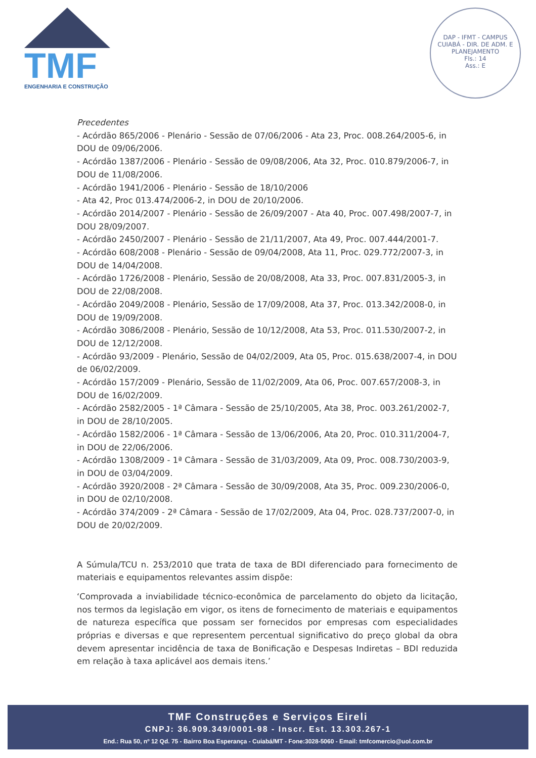TMF
ENGENHARIA E CONSTRUÇÃO
DAP - IFMT - CAMPUS CUIABÁ - DIR. DE ADM. E PLANEJAMENTO
Fls.: 14
Ass.: E
Precedentes
- Acórdão 865/2006 - Plenário - Sessão de 07/06/2006 - Ata 23, Proc. 008.264/2005-6, in DOU de 09/06/2006.
- Acórdão 1387/2006 - Plenário - Sessão de 09/08/2006, Ata 32, Proc. 010.879/2006-7, in DOU de 11/08/2006.
- Acórdão 1941/2006 - Plenário - Sessão de 18/10/2006
- Ata 42, Proc 013.474/2006-2, in DOU de 20/10/2006.
- Acórdão 2014/2007 - Plenário - Sessão de 26/09/2007 - Ata 40, Proc. 007.498/2007-7, in DOU 28/09/2007.
- Acórdão 2450/2007 - Plenário - Sessão de 21/11/2007, Ata 49, Proc. 007.444/2001-7.
- Acórdão 608/2008 - Plenário - Sessão de 09/04/2008, Ata 11, Proc. 029.772/2007-3, in DOU de 14/04/2008.
- Acórdão 1726/2008 - Plenário, Sessão de 20/08/2008, Ata 33, Proc. 007.831/2005-3, in DOU de 22/08/2008.
- Acórdão 2049/2008 - Plenário, Sessão de 17/09/2008, Ata 37, Proc. 013.342/2008-0, in DOU de 19/09/2008.
- Acórdão 3086/2008 - Plenário, Sessão de 10/12/2008, Ata 53, Proc. 011.530/2007-2, in DOU de 12/12/2008.
- Acórdão 93/2009 - Plenário, Sessão de 04/02/2009, Ata 05, Proc. 015.638/2007-4, in DOU de 06/02/2009.
- Acórdão 157/2009 - Plenário, Sessão de 11/02/2009, Ata 06, Proc. 007.657/2008-3, in DOU de 16/02/2009.
- Acórdão 2582/2005 - 1ª Câmara - Sessão de 25/10/2005, Ata 38, Proc. 003.261/2002-7, in DOU de 28/10/2005.
- Acórdão 1582/2006 - 1ª Câmara - Sessão de 13/06/2006, Ata 20, Proc. 010.311/2004-7, in DOU de 22/06/2006.
- Acórdão 1308/2009 - 1ª Câmara - Sessão de 31/03/2009, Ata 09, Proc. 008.730/2003-9, in DOU de 03/04/2009.
- Acórdão 3920/2008 - 2ª Câmara - Sessão de 30/09/2008, Ata 35, Proc. 009.230/2006-0, in DOU de 02/10/2008.
- Acórdão 374/2009 - 2ª Câmara - Sessão de 17/02/2009, Ata 04, Proc. 028.737/2007-0, in DOU de 20/02/2009.
A Súmula/TCU n. 253/2010 que trata de taxa de BDI diferenciado para fornecimento de materiais e equipamentos relevantes assim dispõe:
‘Comprovada a inviabilidade técnico-econômica de parcelamento do objeto da licitação, nos termos da legislação em vigor, os itens de fornecimento de materiais e equipamentos de natureza específica que possam ser fornecidos por empresas com especialidades próprias e diversas e que representem percentual significativo do preço global da obra devem apresentar incidência de taxa de Bonificação e Despesas Indiretas – BDI reduzida em relação à taxa aplicável aos demais itens.’
TMF Construções e Serviços Eireli
CNPJ: 36.909.349/0001-98 - Inscr. Est. 13.303.267-1
End.: Rua 50, nº 12 Qd. 75 - Bairro Boa Esperança - Cuiabá/MT - Fone:3028-5060 - Email: tmfcomercio@uol.com.br